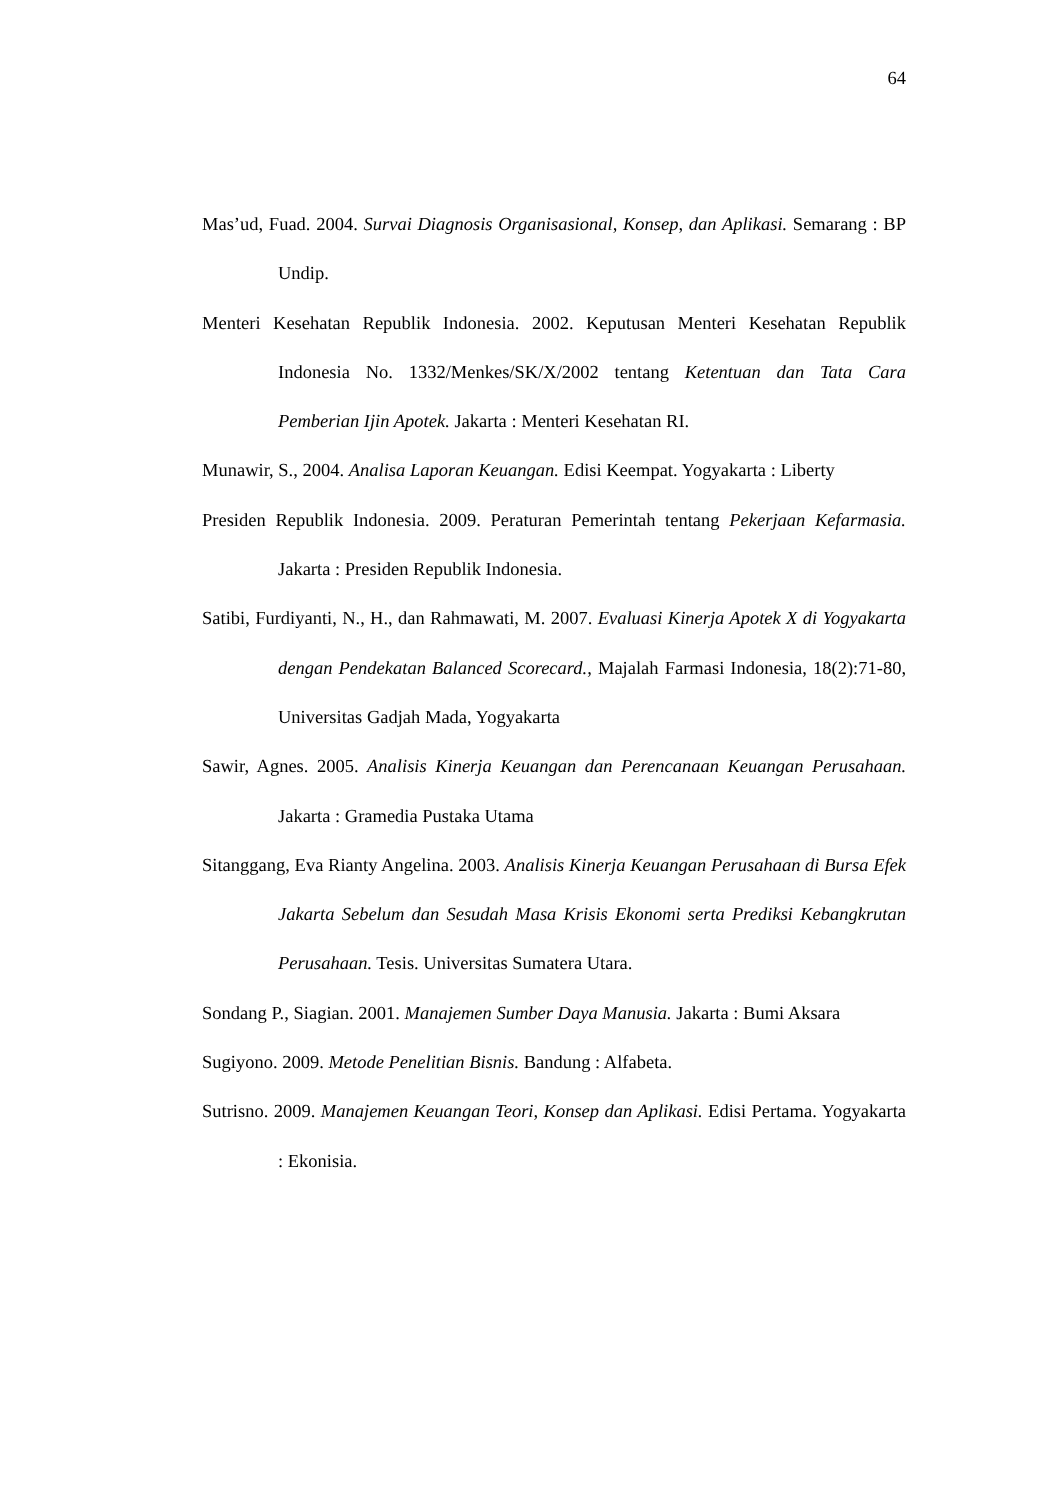64
Mas’ud, Fuad. 2004. Survai Diagnosis Organisasional, Konsep, dan Aplikasi. Semarang : BP Undip.
Menteri Kesehatan Republik Indonesia. 2002. Keputusan Menteri Kesehatan Republik Indonesia No. 1332/Menkes/SK/X/2002 tentang Ketentuan dan Tata Cara Pemberian Ijin Apotek. Jakarta : Menteri Kesehatan RI.
Munawir, S., 2004. Analisa Laporan Keuangan. Edisi Keempat. Yogyakarta : Liberty
Presiden Republik Indonesia. 2009. Peraturan Pemerintah tentang Pekerjaan Kefarmasia. Jakarta : Presiden Republik Indonesia.
Satibi, Furdiyanti, N., H., dan Rahmawati, M. 2007. Evaluasi Kinerja Apotek X di Yogyakarta dengan Pendekatan Balanced Scorecard., Majalah Farmasi Indonesia, 18(2):71-80, Universitas Gadjah Mada, Yogyakarta
Sawir, Agnes. 2005. Analisis Kinerja Keuangan dan Perencanaan Keuangan Perusahaan. Jakarta : Gramedia Pustaka Utama
Sitanggang, Eva Rianty Angelina. 2003. Analisis Kinerja Keuangan Perusahaan di Bursa Efek Jakarta Sebelum dan Sesudah Masa Krisis Ekonomi serta Prediksi Kebangkrutan Perusahaan. Tesis. Universitas Sumatera Utara.
Sondang P., Siagian. 2001. Manajemen Sumber Daya Manusia. Jakarta : Bumi Aksara
Sugiyono. 2009. Metode Penelitian Bisnis. Bandung : Alfabeta.
Sutrisno. 2009. Manajemen Keuangan Teori, Konsep dan Aplikasi. Edisi Pertama. Yogyakarta : Ekonisia.